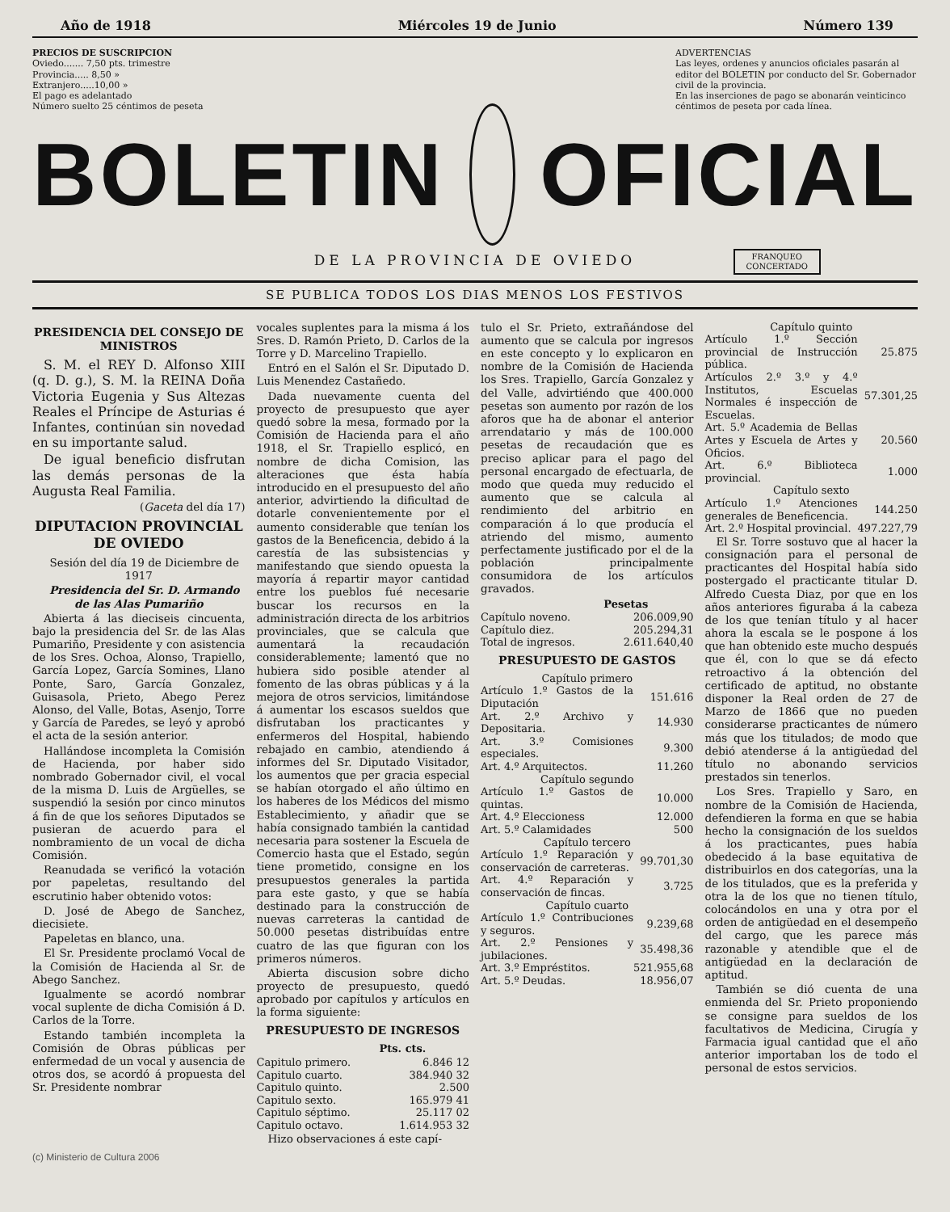Año de 1918 Miércoles 19 de Junio Número 139
PRECIOS DE SUSCRIPCION
Oviedo....... 7,50 pts. trimestre
Provincia..... 8,50 »
Extranjero.....10,00 »
El pago es adelantado
Número suelto 25 céntimos de peseta
ADVERTENCIAS
Las leyes, ordenes y anuncios oficiales pasarán al editor del BOLETIN por conducto del Sr. Gobernador civil de la provincia.
En las inserciones de pago se abonarán veinticinco céntimos de peseta por cada línea.
BOLETIN OFICIAL
DE LA PROVINCIA DE OVIEDO FRANQUEO
CONCERTADO
SE PUBLICA TODOS LOS DIAS MENOS LOS FESTIVOS
PRESIDENCIA DEL CONSEJO DE MINISTROS
S. M. el REY D. Alfonso XIII (q. D. g.), S. M. la REINA Doña Victoria Eugenia y Sus Altezas Reales el Príncipe de Asturias é Infantes, continúan sin novedad en su importante salud.
De igual beneficio disfrutan las demás personas de la Augusta Real Familia.
(Gaceta del día 17)
DIPUTACION PROVINCIAL
DE OVIEDO
Sesión del día 19 de Diciembre de 1917
Presidencia del Sr. D. Armando de las Alas Pumariño
Abierta á las dieciseis cincuenta, bajo la presidencia del Sr. de las Alas Pumariño, Presidente y con asistencia de los Sres. Ochoa, Alonso, Trapiello, García Lopez, García Somines, Llano Ponte, Saro, García Gonzalez, Guisasola, Prieto, Abego Perez Alonso, del Valle, Botas, Asenjo, Torre y García de Paredes, se leyó y aprobó el acta de la sesión anterior.
Hallándose incompleta la Comisión de Hacienda, por haber sido nombrado Gobernador civil, el vocal de la misma D. Luis de Argüelles, se suspendió la sesión por cinco minutos á fin de que los señores Diputados se pusieran de acuerdo para el nombramiento de un vocal de dicha Comisión.
Reanudada se verificó la votación por papeletas, resultando del escrutinio haber obtenido votos:
D. José de Abego de Sanchez, diecisiete.
Papeletas en blanco, una.
El Sr. Presidente proclamó Vocal de la Comisión de Hacienda al Sr. de Abego Sanchez.
Igualmente se acordó nombrar vocal suplente de dicha Comisión á D. Carlos de la Torre.
Estando también incompleta la Comisión de Obras públicas per enfermedad de un vocal y ausencia de otros dos, se acordó á propuesta del Sr. Presidente nombrar
vocales suplentes para la misma á los Sres. D. Ramón Prieto, D. Carlos de la Torre y D. Marcelino Trapiello.
Entró en el Salón el Sr. Diputado D. Luis Menendez Castañedo.
Dada nuevamente cuenta del proyecto de presupuesto que ayer quedó sobre la mesa, formado por la Comisión de Hacienda para el año 1918, el Sr. Trapiello esplicó, en nombre de dicha Comision, las alteraciones que ésta había introducido en el presupuesto del año anterior, advirtiendo la dificultad de dotarle convenientemente por el aumento considerable que tenían los gastos de la Beneficencia, debido á la carestía de las subsistencias y manifestando que siendo opuesta la mayoría á repartir mayor cantidad entre los pueblos fué necesarie buscar los recursos en la administración directa de los arbitrios provinciales, que se calcula que aumentará la recaudación considerablemente; lamentó que no hubiera sido posible atender al fomento de las obras públicas y á la mejora de otros servicios, limitándose á aumentar los escasos sueldos que disfrutaban los practicantes y enfermeros del Hospital, habiendo rebajado en cambio, atendiendo á informes del Sr. Diputado Visitador, los aumentos que per gracia especial se habían otorgado el año último en los haberes de los Médicos del mismo Establecimiento, y añadir que se había consignado también la cantidad necesaria para sostener la Escuela de Comercio hasta que el Estado, según tiene prometido, consigne en los presupuestos generales la partida para este gasto, y que se había destinado para la construcción de nuevas carreteras la cantidad de 50.000 pesetas distribuídas entre cuatro de las que figuran con los primeros números.
Abierta discusion sobre dicho proyecto de presupuesto, quedó aprobado por capítulos y artículos en la forma siguiente:
PRESUPUESTO DE INGRESOS
| | Pts. cts. |
| --- | --- |
| Capitulo primero. | 6.846 12 |
| Capitulo cuarto. | 384.940 32 |
| Capitulo quinto. | 2.500 |
| Capitulo sexto. | 165.979 41 |
| Capitulo séptimo. | 25.117 02 |
| Capitulo octavo. | 1.614.953 32 |
Hizo observaciones á este capí-
tulo el Sr. Prieto, extrañándose del aumento que se calcula por ingresos en este concepto y lo explicaron en nombre de la Comisión de Hacienda los Sres. Trapiello, García Gonzalez y del Valle, advirtiéndo que 400.000 pesetas son aumento por razón de los aforos que ha de abonar el anterior arrendatario y más de 100.000 pesetas de recaudación que es preciso aplicar para el pago del personal encargado de efectuarla, de modo que queda muy reducido el aumento que se calcula al rendimiento del arbitrio en comparación á lo que producía el atriendo del mismo, aumento perfectamente justificado por el de la población principalmente consumidora de los artículos gravados.
| | Pesetas |
| --- | --- |
| Capítulo noveno. | 206.009,90 |
| Capítulo diez. | 205.294,31 |
| Total de ingresos. | 2.611.640,40 |
PRESUPUESTO DE GASTOS
| Capítulo primero | |
| Artículo 1.º Gastos de la Diputación | 151.616 |
| Art. 2.º Archivo y Depositaria. | 14.930 |
| Art. 3.º Comisiones especiales. | 9.300 |
| Art. 4.º Arquitectos. | 11.260 |
| Capítulo segundo | |
| Artículo 1.º Gastos de quintas. | 10.000 |
| Art. 4.º Eleccioness | 12.000 |
| Art. 5.º Calamidades | 500 |
| Capítulo tercero | |
| Artículo 1.º Reparación y conservación de carreteras. | 99.701,30 |
| Art. 4.º Reparación y conservación de fincas. | 3.725 |
| Capítulo cuarto | |
| Artículo 1.º Contribuciones y seguros. | 9.239,68 |
| Art. 2.º Pensiones y jubilaciones. | 35.498,36 |
| Art. 3.º Empréstitos. | 521.955,68 |
| Art. 5.º Deudas. | 18.956,07 |
| Capítulo quinto | |
| Artículo 1.º Sección provincial de Instrucción pública. | 25.875 |
| Artículos 2.º 3.º y 4.º Institutos, Escuelas Normales é inspección de Escuelas. | 57.301,25 |
| Art. 5.º Academia de Bellas Artes y Escuela de Artes y Oficios. | 20.560 |
| Art. 6.º Biblioteca provincial. | 1.000 |
| Capítulo sexto | |
| Artículo 1.º Atenciones generales de Beneficencia. | 144.250 |
| Art. 2.º Hospital provincial. | 497.227,79 |
El Sr. Torre sostuvo que al hacer la consignación para el personal de practicantes del Hospital había sido postergado el practicante titular D. Alfredo Cuesta Diaz, por que en los años anteriores figuraba á la cabeza de los que tenían título y al hacer ahora la escala se le pospone á los que han obtenido este mucho después que él, con lo que se dá efecto retroactivo á la obtención del certificado de aptitud, no obstante disponer la Real orden de 27 de Marzo de 1866 que no pueden considerarse practicantes de número más que los titulados; de modo que debió atenderse á la antigüedad del título no abonando servicios prestados sin tenerlos.
Los Sres. Trapiello y Saro, en nombre de la Comisión de Hacienda, defendieren la forma en que se habia hecho la consignación de los sueldos á los practicantes, pues había obedecido á la base equitativa de distribuirlos en dos categorías, una la de los titulados, que es la preferida y otra la de los que no tienen título, colocándolos en una y otra por el orden de antigüedad en el desempeño del cargo, que les parece más razonable y atendible que el de antigüedad en la declaración de aptitud.
También se dió cuenta de una enmienda del Sr. Prieto proponiendo se consigne para sueldos de los facultativos de Medicina, Cirugía y Farmacia igual cantidad que el año anterior importaban los de todo el personal de estos servicios.
(c) Ministerio de Cultura 2006